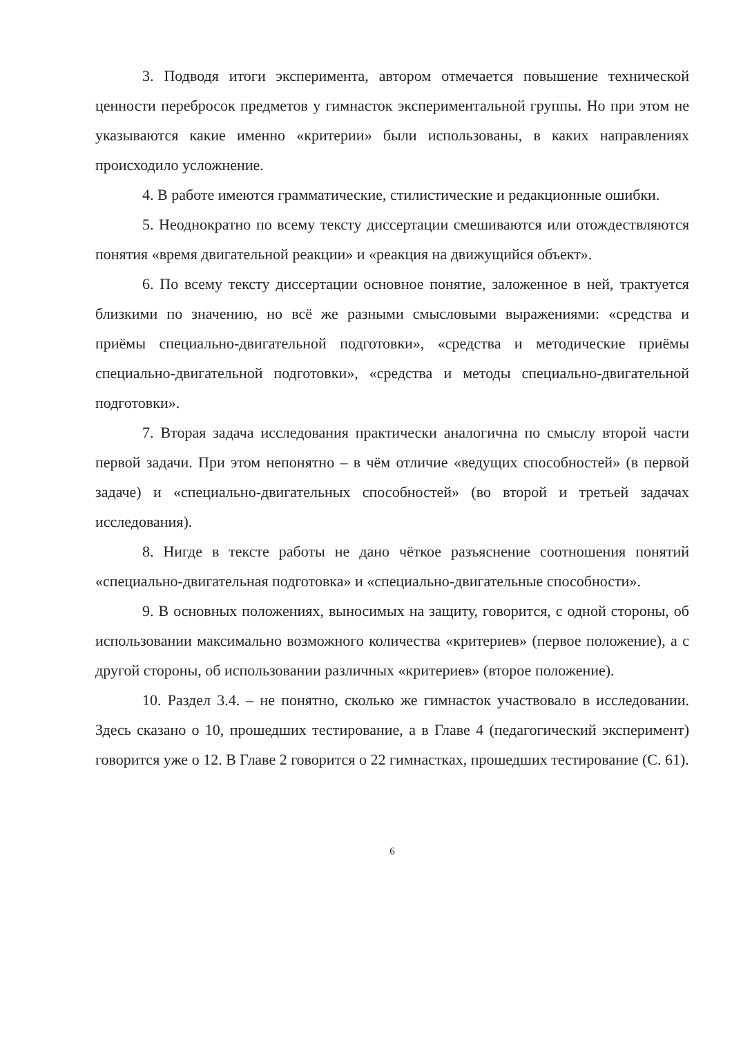3. Подводя итоги эксперимента, автором отмечается повышение технической ценности перебросок предметов у гимнасток экспериментальной группы. Но при этом не указываются какие именно «критерии» были использованы, в каких направлениях происходило усложнение.
4. В работе имеются грамматические, стилистические и редакционные ошибки.
5. Неоднократно по всему тексту диссертации смешиваются или отождествляются понятия «время двигательной реакции» и «реакция на движущийся объект».
6. По всему тексту диссертации основное понятие, заложенное в ней, трактуется близкими по значению, но всё же разными смысловыми выражениями: «средства и приёмы специально-двигательной подготовки», «средства и методические приёмы специально-двигательной подготовки», «средства и методы специально-двигательной подготовки».
7. Вторая задача исследования практически аналогична по смыслу второй части первой задачи. При этом непонятно – в чём отличие «ведущих способностей» (в первой задаче) и «специально-двигательных способностей» (во второй и третьей задачах исследования).
8. Нигде в тексте работы не дано чёткое разъяснение соотношения понятий «специально-двигательная подготовка» и «специально-двигательные способности».
9. В основных положениях, выносимых на защиту, говорится, с одной стороны, об использовании максимально возможного количества «критериев» (первое положение), а с другой стороны, об использовании различных «критериев» (второе положение).
10. Раздел 3.4. – не понятно, сколько же гимнасток участвовало в исследовании. Здесь сказано о 10, прошедших тестирование, а в Главе 4 (педагогический эксперимент) говорится уже о 12. В Главе 2 говорится о 22 гимнастках, прошедших тестирование (С. 61).
6